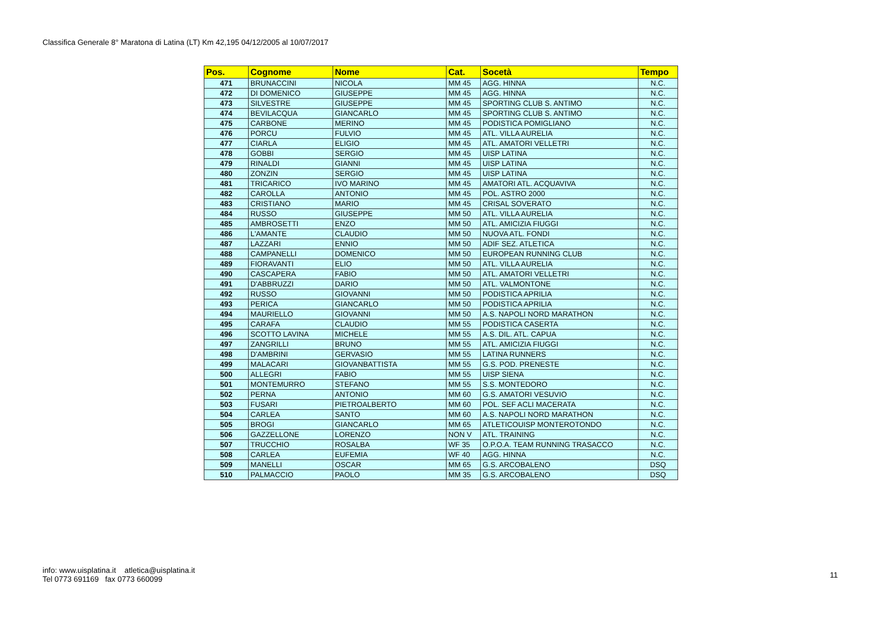Classifica Generale 8° Maratona di Latina (LT) Km 42,195 04/12/2005 al 10/07/2017
| Pos. | Cognome | Nome | Cat. | Socetà | Tempo |
| --- | --- | --- | --- | --- | --- |
| 471 | BRUNACCINI | NICOLA | MM 45 | AGG. HINNA | N.C. |
| 472 | DI DOMENICO | GIUSEPPE | MM 45 | AGG. HINNA | N.C. |
| 473 | SILVESTRE | GIUSEPPE | MM 45 | SPORTING CLUB S. ANTIMO | N.C. |
| 474 | BEVILACQUA | GIANCARLO | MM 45 | SPORTING CLUB S. ANTIMO | N.C. |
| 475 | CARBONE | MERINO | MM 45 | PODISTICA POMIGLIANO | N.C. |
| 476 | PORCU | FULVIO | MM 45 | ATL. VILLA AURELIA | N.C. |
| 477 | CIARLA | ELIGIO | MM 45 | ATL. AMATORI VELLETRI | N.C. |
| 478 | GOBBI | SERGIO | MM 45 | UISP LATINA | N.C. |
| 479 | RINALDI | GIANNI | MM 45 | UISP LATINA | N.C. |
| 480 | ZONZIN | SERGIO | MM 45 | UISP LATINA | N.C. |
| 481 | TRICARICO | IVO MARINO | MM 45 | AMATORI ATL. ACQUAVIVA | N.C. |
| 482 | CAROLLA | ANTONIO | MM 45 | POL. ASTRO 2000 | N.C. |
| 483 | CRISTIANO | MARIO | MM 45 | CRISAL SOVERATO | N.C. |
| 484 | RUSSO | GIUSEPPE | MM 50 | ATL. VILLA AURELIA | N.C. |
| 485 | AMBROSETTI | ENZO | MM 50 | ATL. AMICIZIA FIUGGI | N.C. |
| 486 | L'AMANTE | CLAUDIO | MM 50 | NUOVA ATL. FONDI | N.C. |
| 487 | LAZZARI | ENNIO | MM 50 | ADIF SEZ. ATLETICA | N.C. |
| 488 | CAMPANELLI | DOMENICO | MM 50 | EUROPEAN RUNNING CLUB | N.C. |
| 489 | FIORAVANTI | ELIO | MM 50 | ATL. VILLA AURELIA | N.C. |
| 490 | CASCAPERA | FABIO | MM 50 | ATL. AMATORI VELLETRI | N.C. |
| 491 | D'ABBRUZZI | DARIO | MM 50 | ATL. VALMONTONE | N.C. |
| 492 | RUSSO | GIOVANNI | MM 50 | PODISTICA APRILIA | N.C. |
| 493 | PERICA | GIANCARLO | MM 50 | PODISTICA APRILIA | N.C. |
| 494 | MAURIELLO | GIOVANNI | MM 50 | A.S. NAPOLI NORD MARATHON | N.C. |
| 495 | CARAFA | CLAUDIO | MM 55 | PODISTICA CASERTA | N.C. |
| 496 | SCOTTO LAVINA | MICHELE | MM 55 | A.S. DIL. ATL. CAPUA | N.C. |
| 497 | ZANGRILLI | BRUNO | MM 55 | ATL. AMICIZIA FIUGGI | N.C. |
| 498 | D'AMBRINI | GERVASIO | MM 55 | LATINA RUNNERS | N.C. |
| 499 | MALACARI | GIOVANBATTISTA | MM 55 | G.S. POD. PRENESTE | N.C. |
| 500 | ALLEGRI | FABIO | MM 55 | UISP SIENA | N.C. |
| 501 | MONTEMURRO | STEFANO | MM 55 | S.S. MONTEDORO | N.C. |
| 502 | PERNA | ANTONIO | MM 60 | G.S. AMATORI VESUVIO | N.C. |
| 503 | FUSARI | PIETROALBERTO | MM 60 | POL. SEF ACLI MACERATA | N.C. |
| 504 | CARLEA | SANTO | MM 60 | A.S. NAPOLI NORD MARATHON | N.C. |
| 505 | BROGI | GIANCARLO | MM 65 | ATLETICOUISP MONTEROTONDO | N.C. |
| 506 | GAZZELLONE | LORENZO | NON V | ATL. TRAINING | N.C. |
| 507 | TRUCCHIO | ROSALBA | WF 35 | O.P.O.A. TEAM RUNNING TRASACCO | N.C. |
| 508 | CARLEA | EUFEMIA | WF 40 | AGG. HINNA | N.C. |
| 509 | MANELLI | OSCAR | MM 65 | G.S. ARCOBALENO | DSQ |
| 510 | PALMACCIO | PAOLO | MM 35 | G.S. ARCOBALENO | DSQ |
info: www.uisplatina.it atletica@uisplatina.it
Tel 0773 691169 fax 0773 660099
11